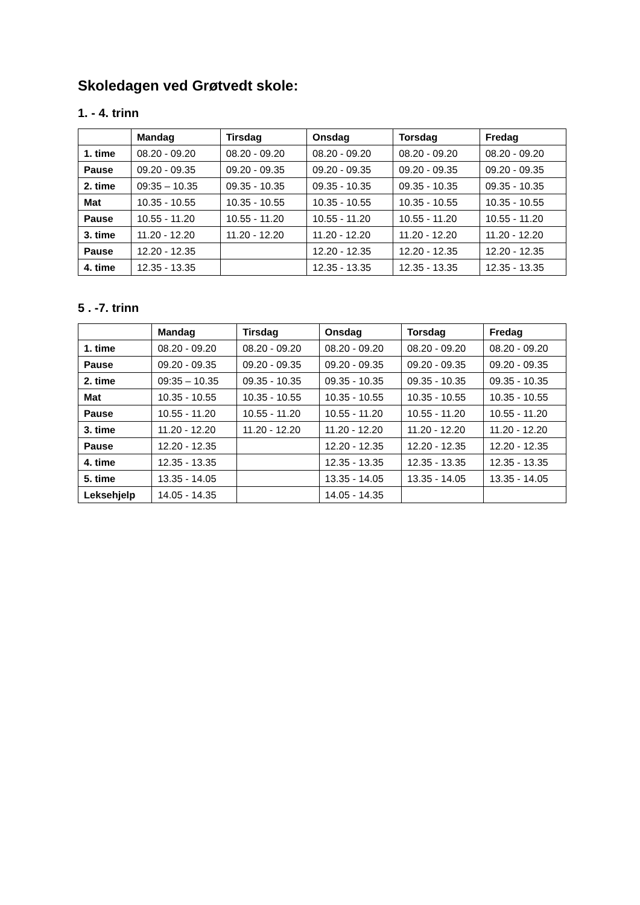Skoledagen ved Grøtvedt skole:
1. - 4. trinn
| | Mandag | Tirsdag | Onsdag | Torsdag | Fredag |
| --- | --- | --- | --- | --- | --- |
| 1. time | 08.20 - 09.20 | 08.20 - 09.20 | 08.20 - 09.20 | 08.20 - 09.20 | 08.20 - 09.20 |
| Pause | 09.20 - 09.35 | 09.20 - 09.35 | 09.20 - 09.35 | 09.20 - 09.35 | 09.20 - 09.35 |
| 2. time | 09:35 – 10.35 | 09.35 - 10.35 | 09.35 - 10.35 | 09.35 - 10.35 | 09.35 - 10.35 |
| Mat | 10.35 - 10.55 | 10.35 - 10.55 | 10.35 - 10.55 | 10.35 - 10.55 | 10.35 - 10.55 |
| Pause | 10.55 - 11.20 | 10.55 - 11.20 | 10.55 - 11.20 | 10.55 - 11.20 | 10.55 - 11.20 |
| 3. time | 11.20 - 12.20 | 11.20 - 12.20 | 11.20 - 12.20 | 11.20 - 12.20 | 11.20 - 12.20 |
| Pause | 12.20 - 12.35 | | 12.20 - 12.35 | 12.20 - 12.35 | 12.20 - 12.35 |
| 4. time | 12.35 - 13.35 | | 12.35 - 13.35 | 12.35 - 13.35 | 12.35 - 13.35 |
5 . -7. trinn
| | Mandag | Tirsdag | Onsdag | Torsdag | Fredag |
| --- | --- | --- | --- | --- | --- |
| 1. time | 08.20 - 09.20 | 08.20 - 09.20 | 08.20 - 09.20 | 08.20 - 09.20 | 08.20 - 09.20 |
| Pause | 09.20 - 09.35 | 09.20 - 09.35 | 09.20 - 09.35 | 09.20 - 09.35 | 09.20 - 09.35 |
| 2. time | 09:35 – 10.35 | 09.35 - 10.35 | 09.35 - 10.35 | 09.35 - 10.35 | 09.35 - 10.35 |
| Mat | 10.35 - 10.55 | 10.35 - 10.55 | 10.35 - 10.55 | 10.35 - 10.55 | 10.35 - 10.55 |
| Pause | 10.55 - 11.20 | 10.55 - 11.20 | 10.55 - 11.20 | 10.55 - 11.20 | 10.55 - 11.20 |
| 3. time | 11.20 - 12.20 | 11.20 - 12.20 | 11.20 - 12.20 | 11.20 - 12.20 | 11.20 - 12.20 |
| Pause | 12.20 - 12.35 | | 12.20 - 12.35 | 12.20 - 12.35 | 12.20 - 12.35 |
| 4. time | 12.35 - 13.35 | | 12.35 - 13.35 | 12.35 - 13.35 | 12.35 - 13.35 |
| 5. time | 13.35 - 14.05 | | 13.35 - 14.05 | 13.35 - 14.05 | 13.35 - 14.05 |
| Leksehjelp | 14.05 - 14.35 | | 14.05 - 14.35 | | |